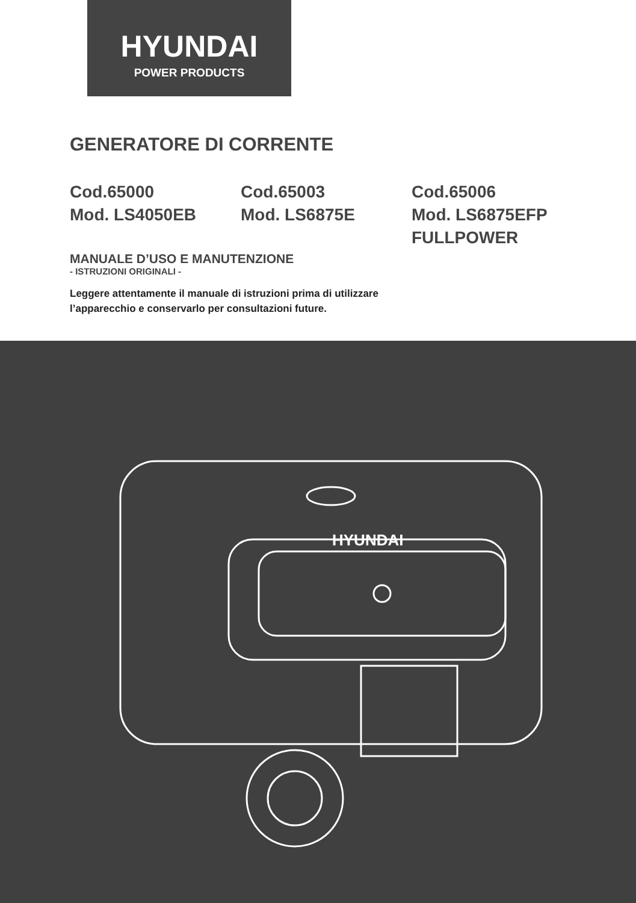HYUNDAI
POWER PRODUCTS
GENERATORE DI CORRENTE
Cod.65000
Mod. LS4050EB
Cod.65003
Mod. LS6875E
Cod.65006
Mod. LS6875EFP
FULLPOWER
MANUALE D’USO E MANUTENZIONE
- ISTRUZIONI ORIGINALI -
Leggere attentamente il manuale di istruzioni prima di utilizzare
l’apparecchio e conservarlo per consultazioni future.
HYUNDAI